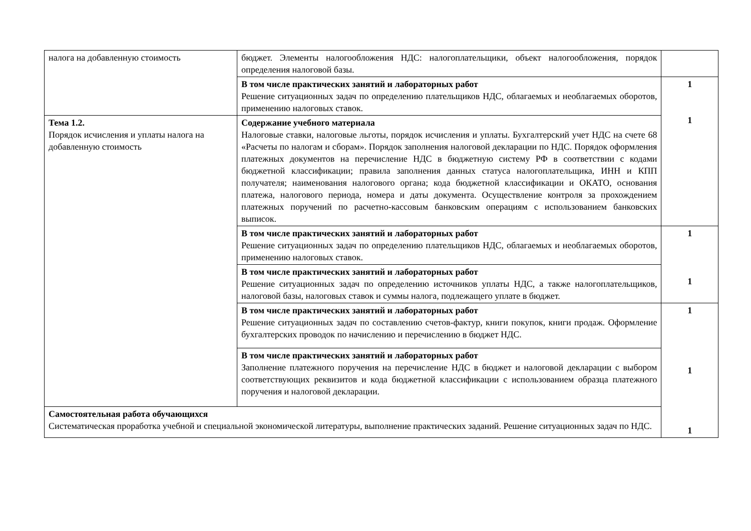| налога на добавленную стоимость | бюджет. Элементы налогообложения НДС: налогоплательщики, объект налогообложения, порядок определения налоговой базы. | |
| | В том числе практических занятий и лабораторных работ Решение ситуационных задач по определению плательщиков НДС, облагаемых и необлагаемых оборотов, применению налоговых ставок. | 1 1 |
| Тема 1.2. Порядок исчисления и уплаты налога на добавленную стоимость | Содержание учебного материала Налоговые ставки, налоговые льготы, порядок исчисления и уплаты. Бухгалтерский учет НДС на счете 68 «Расчеты по налогам и сборам». Порядок заполнения налоговой декларации по НДС. Порядок оформления платежных документов на перечисление НДС в бюджетную систему РФ в соответствии с кодами бюджетной классификации; правила заполнения данных статуса налогоплательщика, ИНН и КПП получателя; наименования налогового органа; кода бюджетной классификации и ОКАТО, основания платежа, налогового периода, номера и даты документа. Осуществление контроля за прохождением платежных поручений по расчетно-кассовым банковским операциям с использованием банковских выписок. | |
| | В том числе практических занятий и лабораторных работ Решение ситуационных задач по определению плательщиков НДС, облагаемых и необлагаемых оборотов, применению налоговых ставок. | 1 1 |
| | В том числе практических занятий и лабораторных работ Решение ситуационных задач по определению источников уплаты НДС, а также налогоплательщиков, налоговой базы, налоговых ставок и суммы налога, подлежащего уплате в бюджет. | |
| | В том числе практических занятий и лабораторных работ Решение ситуационных задач по составлению счетов-фактур, книги покупок, книги продаж. Оформление бухгалтерских проводок по начислению и перечислению в бюджет НДС. | 1 1 1 |
| | В том числе практических занятий и лабораторных работ Заполнение платежного поручения на перечисление НДС в бюджет и налоговой декларации с выбором соответствующих реквизитов и кода бюджетной классификации с использованием образца платежного поручения и налоговой декларации. | |
| Самостоятельная работа обучающихся Систематическая проработка учебной и специальной экономической литературы, выполнение практических заданий. Решение ситуационных задач по НДС. | | |